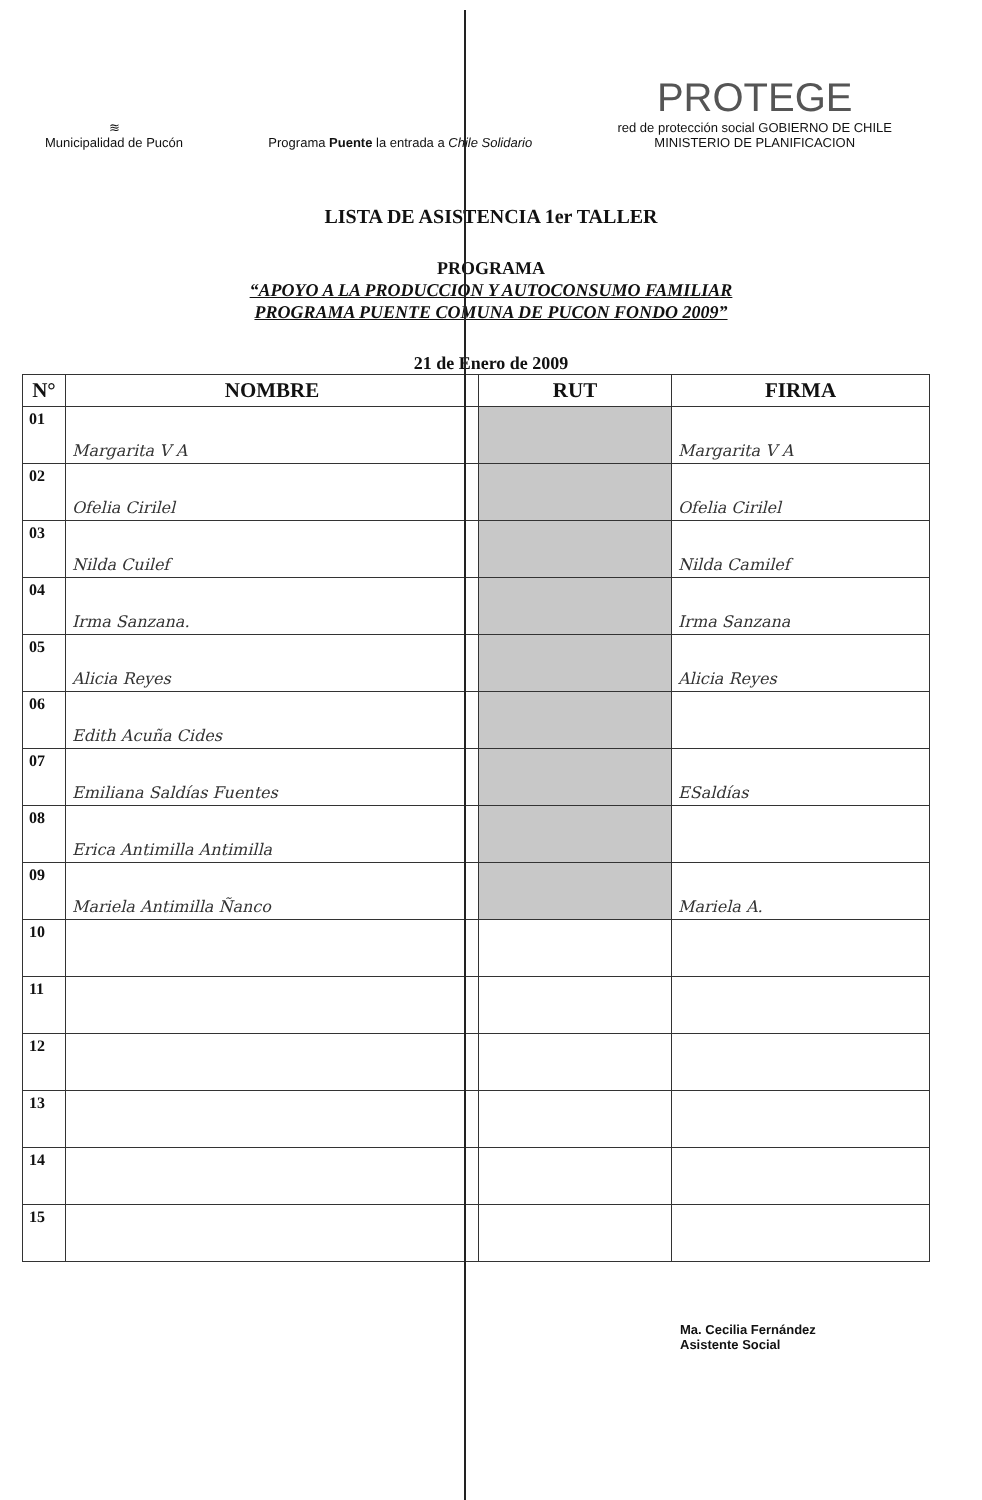≋
Municipalidad de Pucón
Programa Puente la entrada a Chile Solidario
PROTEGE
red de protección social GOBIERNO DE CHILE
MINISTERIO DE PLANIFICACION
LISTA DE ASISTENCIA 1er TALLER
PROGRAMA
“APOYO A LA PRODUCCION Y AUTOCONSUMO FAMILIAR
PROGRAMA PUENTE COMUNA DE PUCON FONDO 2009”
21 de Enero de 2009
| N° | NOMBRE | RUT | FIRMA |
| --- | --- | --- | --- |
| 01 | Margarita V A | | Margarita V A |
| 02 | Ofelia Cirilel | | Ofelia Cirilel |
| 03 | Nilda Cuilef | | Nilda Camilef |
| 04 | Irma Sanzana. | | Irma Sanzana |
| 05 | Alicia Reyes | | Alicia Reyes |
| 06 | Edith Acuña Cides | | |
| 07 | Emiliana Saldías Fuentes | | ESaldías |
| 08 | Erica Antimilla Antimilla | | |
| 09 | Mariela Antimilla Ñanco | | Mariela A. |
| 10 | | | |
| 11 | | | |
| 12 | | | |
| 13 | | | |
| 14 | | | |
| 15 | | | |
Ma. Cecilia Fernández
Asistente Social